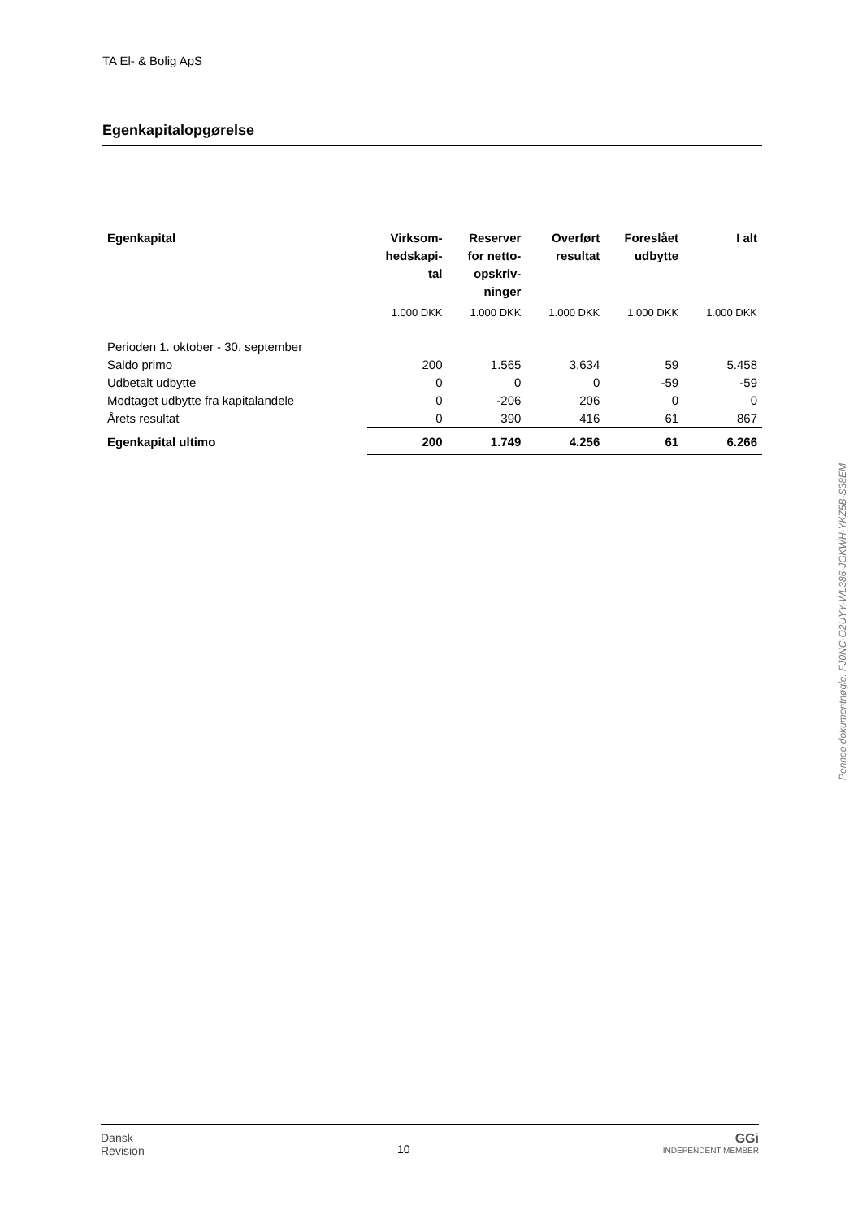TA El- & Bolig ApS
Egenkapitalopgørelse
| Egenkapital | Virksom- hedskapi- tal | Reserver for netto- opskriv- ninger | Overført resultat | Foreslået udbytte | I alt |
| --- | --- | --- | --- | --- | --- |
| | 1.000 DKK | 1.000 DKK | 1.000 DKK | 1.000 DKK | 1.000 DKK |
| Perioden 1. oktober - 30. september | | | | | |
| Saldo primo | 200 | 1.565 | 3.634 | 59 | 5.458 |
| Udbetalt udbytte | 0 | 0 | 0 | -59 | -59 |
| Modtaget udbytte fra kapitalandele | 0 | -206 | 206 | 0 | 0 |
| Årets resultat | 0 | 390 | 416 | 61 | 867 |
| Egenkapital ultimo | 200 | 1.749 | 4.256 | 61 | 6.266 |
Penneo dokumentnøgle: FJ0NC-O2UYY-WL386-JGKWH-YKZ5B-S38EM
Dansk
Revision 10 GGi
INDEPENDENT MEMBER